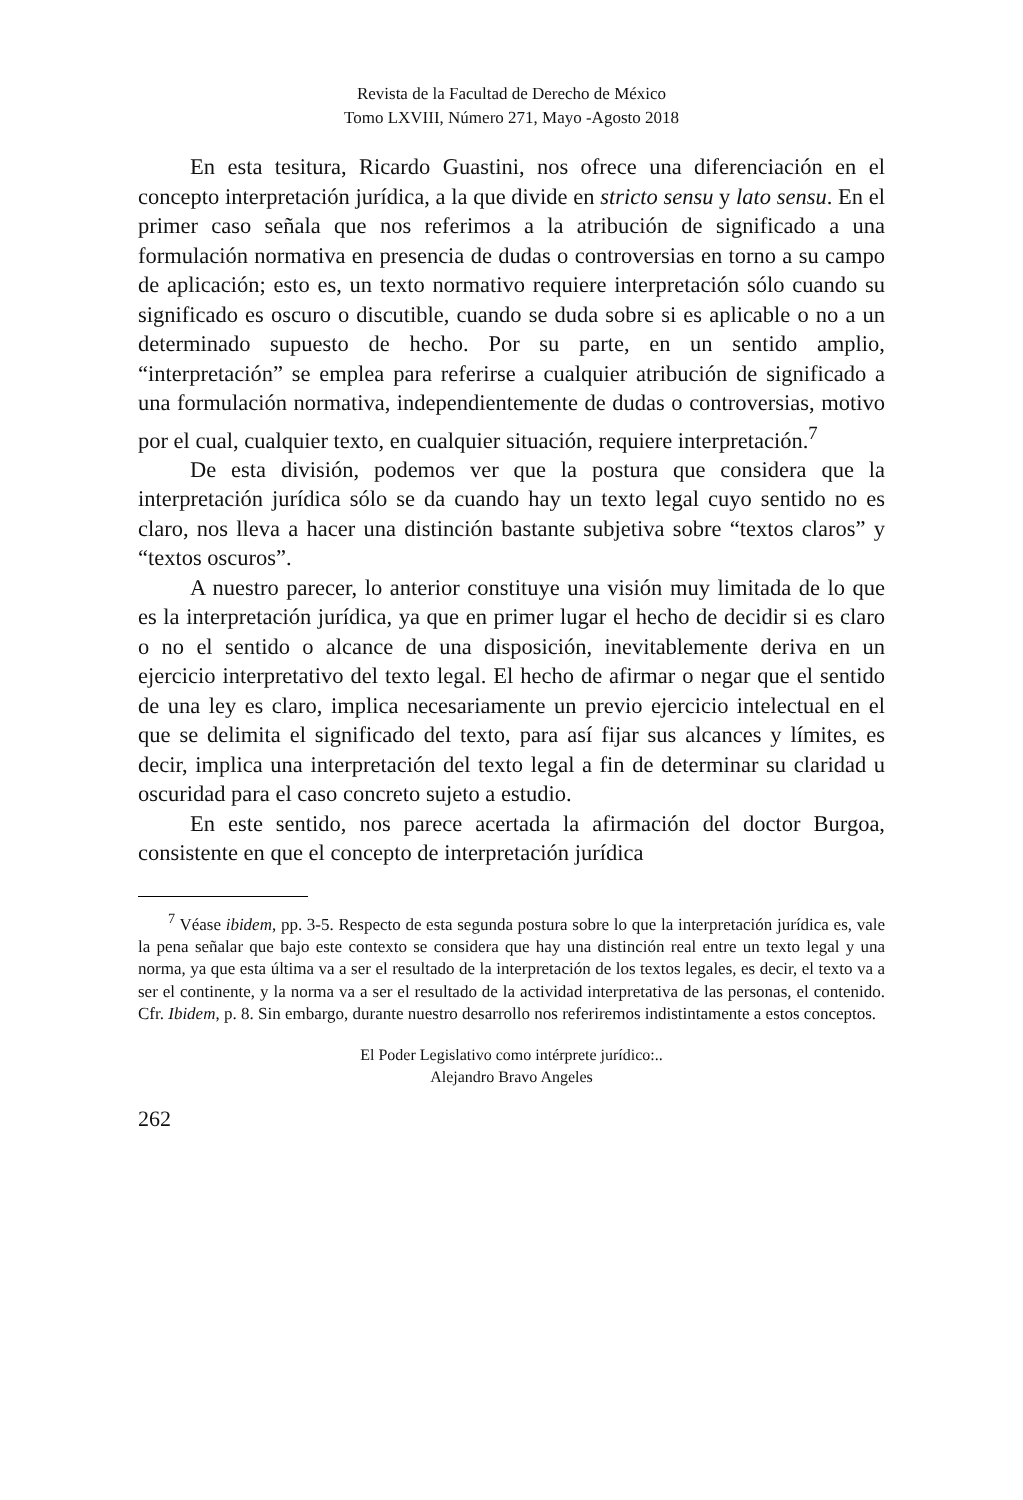Revista de la Facultad de Derecho de México
Tomo LXVIII, Número 271, Mayo -Agosto 2018
En esta tesitura, Ricardo Guastini, nos ofrece una diferenciación en el concepto interpretación jurídica, a la que divide en stricto sensu y lato sensu. En el primer caso señala que nos referimos a la atribución de significado a una formulación normativa en presencia de dudas o controversias en torno a su campo de aplicación; esto es, un texto normativo requiere interpretación sólo cuando su significado es oscuro o discutible, cuando se duda sobre si es aplicable o no a un determinado supuesto de hecho. Por su parte, en un sentido amplio, “interpretación” se emplea para referirse a cualquier atribución de significado a una formulación normativa, independientemente de dudas o controversias, motivo por el cual, cualquier texto, en cualquier situación, requiere interpretación.<sup>7</sup>
De esta división, podemos ver que la postura que considera que la interpretación jurídica sólo se da cuando hay un texto legal cuyo sentido no es claro, nos lleva a hacer una distinción bastante subjetiva sobre “textos claros” y “textos oscuros”.
A nuestro parecer, lo anterior constituye una visión muy limitada de lo que es la interpretación jurídica, ya que en primer lugar el hecho de decidir si es claro o no el sentido o alcance de una disposición, inevitablemente deriva en un ejercicio interpretativo del texto legal. El hecho de afirmar o negar que el sentido de una ley es claro, implica necesariamente un previo ejercicio intelectual en el que se delimita el significado del texto, para así fijar sus alcances y límites, es decir, implica una interpretación del texto legal a fin de determinar su claridad u oscuridad para el caso concreto sujeto a estudio.
En este sentido, nos parece acertada la afirmación del doctor Burgoa, consistente en que el concepto de interpretación jurídica
<sup>7</sup> Véase ibidem, pp. 3-5. Respecto de esta segunda postura sobre lo que la interpretación jurídica es, vale la pena señalar que bajo este contexto se considera que hay una distinción real entre un texto legal y una norma, ya que esta última va a ser el resultado de la interpretación de los textos legales, es decir, el texto va a ser el continente, y la norma va a ser el resultado de la actividad interpretativa de las personas, el contenido. Cfr. Ibidem, p. 8. Sin embargo, durante nuestro desarrollo nos referiremos indistintamente a estos conceptos.
El Poder Legislativo como intérprete jurídico:..
Alejandro Bravo Angeles
262